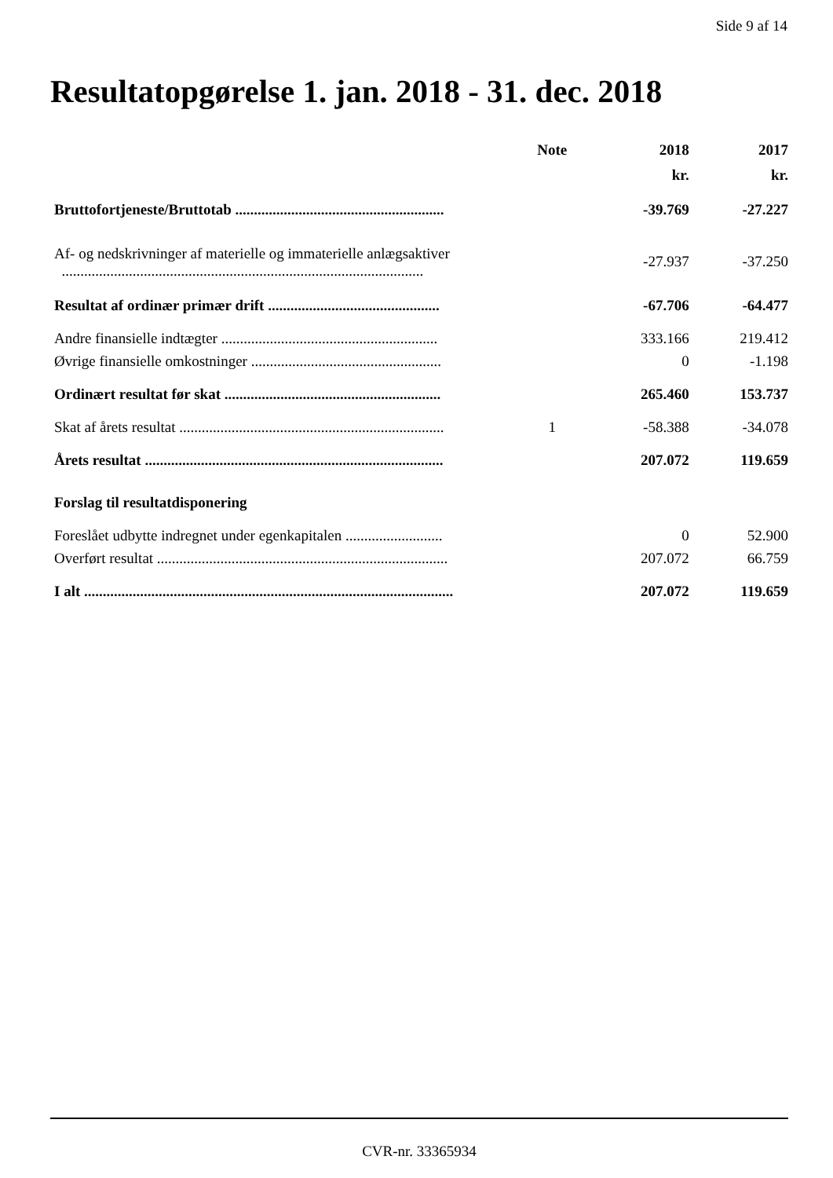Side 9 af 14
Resultatopgørelse 1. jan. 2018 - 31. dec. 2018
| | Note | 2018 | 2017 |
| --- | --- | --- | --- |
| | | kr. | kr. |
| Bruttofortjeneste/Bruttotab ........................................................ | | -39.769 | -27.227 |
| Af- og nedskrivninger af materielle og immaterielle anlægsaktiver ................................................................................................. | | -27.937 | -37.250 |
| Resultat af ordinær primær drift .............................................. | | -67.706 | -64.477 |
| Andre finansielle indtægter .......................................................... | | 333.166 | 219.412 |
| Øvrige finansielle omkostninger ................................................... | | 0 | -1.198 |
| Ordinært resultat før skat .......................................................... | | 265.460 | 153.737 |
| Skat af årets resultat ....................................................................... | 1 | -58.388 | -34.078 |
| Årets resultat ................................................................................ | | 207.072 | 119.659 |
| Forslag til resultatdisponering | | | |
| Foreslået udbytte indregnet under egenkapitalen .......................... | | 0 | 52.900 |
| Overført resultat .............................................................................. | | 207.072 | 66.759 |
| I alt ................................................................................................... | | 207.072 | 119.659 |
CVR-nr. 33365934